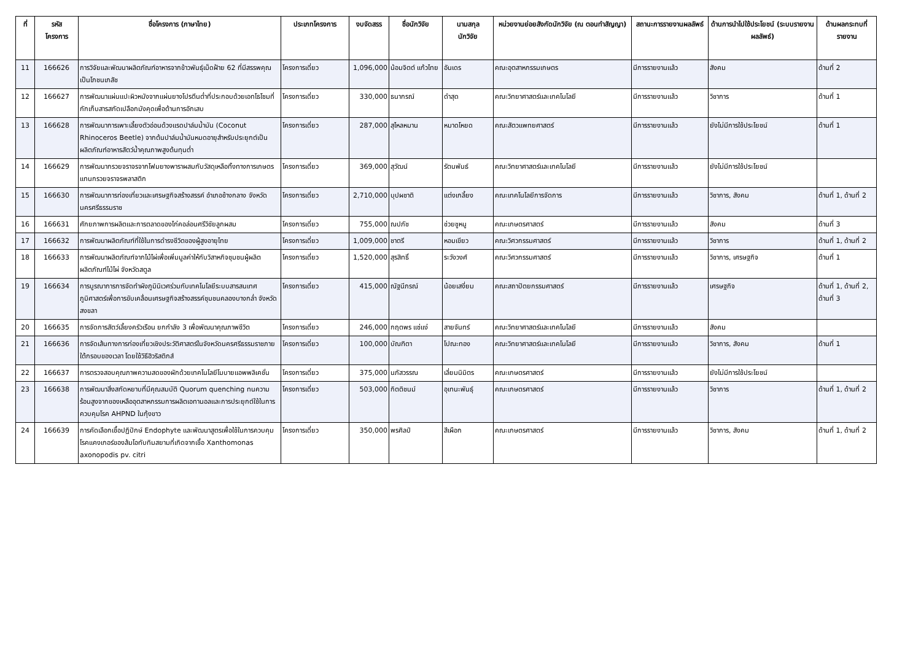| ที่ | รหัส โครงการ | ชื่อโครงการ (ภาษาไทย) | ประเภทโครงการ | งบจัดสรร | ชื่อนักวิจัย | นามสกุล นักวิจัย | หน่วยงานย่อยสังกัดนักวิจัย (ณ ตอนทำสัญญา) | สถานะการรายงานผลลัพธ์ | ด้านการนำไปใช้ประโยชน์ (ระบบรายงานผลลัพธ์) | ด้านผลกระทบที่รายงาน |
| --- | --- | --- | --- | --- | --- | --- | --- | --- | --- | --- |
| 11 | 166626 | การวิจัยและพัฒนาผลิตภัณฑ์อาหารจากข้าวพันธุ์เม็ดฝ้าย 62 ที่มีสรรพคุณเป็นโภชนเภสัช | โครงการเดี่ยว | 1,096,000 | น้อมจิตต์ แก้วไทย | อันเดร | คณะอุตสาหกรรมเกษตร | มีการรายงานแล้ว | สังคม | ด้านที่ 2 |
| 12 | 166627 | การพัฒนาแผ่นแปะผิวหนังจากแผ่นยางโปรตีนต่ำที่ประกอบด้วยเอทโธโซมที่กักเก็บสารสกัดเปลือกมังคุดเพื่อต้านการอักเสบ | โครงการเดี่ยว | 330,000 | ธนากรณ์ | ดำสุด | คณะวิทยาศาสตร์และเทคโนโลยี | มีการรายงานแล้ว | วิชาการ | ด้านที่ 1 |
| 13 | 166628 | การพัฒนาการเพาะเลี้ยงตัวอ่อนด้วงแรดปาล์มน้ำมัน (Coconut Rhinoceros Beetle) จากต้นปาล์มน้ำมันหมดอายุสำหรับประยุกต์เป็นผลิตภัณฑ์อาหารสัตว์น้ำคุณภาพสูงต้นทุนต่ำ | โครงการเดี่ยว | 287,000 | สุไหลหมาน | หมาดโหยด | คณะสัตวแพทยศาสตร์ | มีการรายงานแล้ว | ยังไม่มีการใช้ประโยชน์ | ด้านที่ 1 |
| 14 | 166629 | การพัฒนากรวยจราจรจากโฟมยางพาราผสมกับวัสดุเหลือทิ้งทางการเกษตรแทนกรวยจราจรพลาสติก | โครงการเดี่ยว | 369,000 | สุวัฒน์ | รัตนพันธ์ | คณะวิทยาศาสตร์และเทคโนโลยี | มีการรายงานแล้ว | ยังไม่มีการใช้ประโยชน์ | |
| 15 | 166630 | การพัฒนาการท่องเที่ยวและเศรษฐกิจสร้างสรรค์ อำเภอช้างกลาง จังหวัดนครศรีธรรมราช | โครงการเดี่ยว | 2,710,000 | บุปผชาติ | แต่งเกลี้ยง | คณะเทคโนโลยีการจัดการ | มีการรายงานแล้ว | วิชาการ, สังคม | ด้านที่ 1, ด้านที่ 2 |
| 16 | 166631 | ศักยภาพการผลิตและการตลาดของไก่คอล่อนศรีวิชัยลูกผสม | โครงการเดี่ยว | 755,000 | ณปภัช | ช่วยชูหนู | คณะเกษตรศาสตร์ | มีการรายงานแล้ว | สังคม | ด้านที่ 3 |
| 17 | 166632 | การพัฒนาผลิตภัณฑ์ที่ใช้ในการดำรงชีวิตของผู้สูงอายุไทย | โครงการเดี่ยว | 1,009,000 | ชาตรี | หอมเขียว | คณะวิศวกรรมศาสตร์ | มีการรายงานแล้ว | วิชาการ | ด้านที่ 1, ด้านที่ 2 |
| 18 | 166633 | การพัฒนาผลิตภัณฑ์จากไม้ไผ่เพื่อเพิ่มมูลค่าให้กับวิสาหกิจชุมชนผู้ผลิตผลิตภัณฑ์ไม้ไผ่ จังหวัดสตูล | โครงการเดี่ยว | 1,520,000 | สุรสิทธิ์ | ระวังวงศ์ | คณะวิศวกรรมศาสตร์ | มีการรายงานแล้ว | วิชาการ, เศรษฐกิจ | ด้านที่ 1 |
| 19 | 166634 | การบูรณาการการจัดทำผังภูมินิเวศร่วมกับเทคโนโลยีระบบสารสนเทศภูมิศาสตร์เพื่อการขับเคลื่อนเศรษฐกิจสร้างสรรค์ชุมชนคลองบางกล่ำ จังหวัดสงขลา | โครงการเดี่ยว | 415,000 | ณัฐนีภรณ์ | น้อยเสงี่ยม | คณะสถาปัตยกรรมศาสตร์ | มีการรายงานแล้ว | เศรษฐกิจ | ด้านที่ 1, ด้านที่ 2, ด้านที่ 3 |
| 20 | 166635 | การจัดการสัตว์เลี้ยงครัวเรือน ยกกำลัง 3 เพื่อพัฒนาคุณภาพชีวิต | โครงการเดี่ยว | 246,000 | กฤตพร แซ่แง่ | สายจันทร์ | คณะวิทยาศาสตร์และเทคโนโลยี | มีการรายงานแล้ว | สังคม | |
| 21 | 166636 | การจัดเส้นทางการท่องเที่ยวเชิงประวัติศาสตร์ในจังหวัดนครศรีธรรมราชภายใต้กรอบของเวลา โดยใช้วิธีฮิวริสติกส์ | โครงการเดี่ยว | 100,000 | บัณฑิตา | โปณะทอง | คณะวิทยาศาสตร์และเทคโนโลยี | มีการรายงานแล้ว | วิชาการ, สังคม | ด้านที่ 1 |
| 22 | 166637 | การตรวจสอบคุณภาพความสดของผักด้วยเทคโนโลยีโมบายแอพพลิเคชั่น | โครงการเดี่ยว | 375,000 | นภัสวรรณ | เลี่ยมนิมิตร | คณะเกษตรศาสตร์ | มีการรายงานแล้ว | ยังไม่มีการใช้ประโยชน์ | |
| 23 | 166638 | การพัฒนาสิ่งสกัดหยาบที่มีคุณสมบัติ Quorum quenching ทนความร้อนสูงจากของเหลืออุตสาหกรรมการผลิตเอทานอลและการประยุกต์ใช้ในการควบคุมโรค AHPND ในกุ้งขาว | โครงการเดี่ยว | 503,000 | กิตติชนม์ | อุเทนะพันธุ์ | คณะเกษตรศาสตร์ | มีการรายงานแล้ว | วิชาการ | ด้านที่ 1, ด้านที่ 2 |
| 24 | 166639 | การคัดเลือกเชื้อปฏิปักษ์ Endophyte และพัฒนาสูตรเพื่อใช้ในการควบคุมโรคแคงเกอร์ของส้มโอทับทิมสยามที่เกิดจากเชื้อ Xanthomonas axonopodis pv. citri | โครงการเดี่ยว | 350,000 | พรศิลป์ | สีเผือก | คณะเกษตรศาสตร์ | มีการรายงานแล้ว | วิชาการ, สังคม | ด้านที่ 1, ด้านที่ 2 |